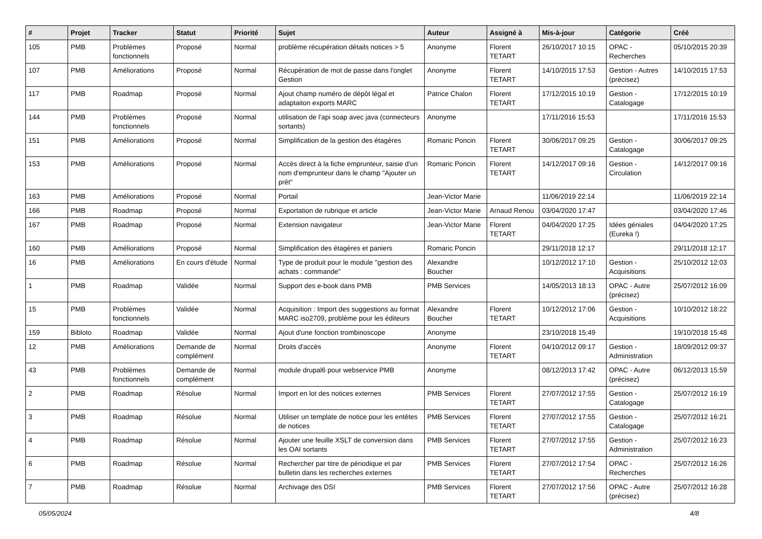| # | Projet | Tracker | Statut | Priorité | Sujet | Auteur | Assigné à | Mis-à-jour | Catégorie | Créé |
| --- | --- | --- | --- | --- | --- | --- | --- | --- | --- | --- |
| 105 | PMB | Problèmes fonctionnels | Proposé | Normal | problème récupération détails notices > 5 | Anonyme | Florent TETART | 26/10/2017 10:15 | OPAC - Recherches | 05/10/2015 20:39 |
| 107 | PMB | Améliorations | Proposé | Normal | Récupération de mot de passe dans l'onglet Gestion | Anonyme | Florent TETART | 14/10/2015 17:53 | Gestion - Autres (précisez) | 14/10/2015 17:53 |
| 117 | PMB | Roadmap | Proposé | Normal | Ajout champ numéro de dépôt légal et adaptaiton exports MARC | Patrice Chalon | Florent TETART | 17/12/2015 10:19 | Gestion - Catalogage | 17/12/2015 10:19 |
| 144 | PMB | Problèmes fonctionnels | Proposé | Normal | utilisation de l'api soap avec java (connecteurs sortants) | Anonyme | | 17/11/2016 15:53 | | 17/11/2016 15:53 |
| 151 | PMB | Améliorations | Proposé | Normal | Simplification de la gestion des étagères | Romaric Poncin | Florent TETART | 30/06/2017 09:25 | Gestion - Catalogage | 30/06/2017 09:25 |
| 153 | PMB | Améliorations | Proposé | Normal | Accès direct à la fiche emprunteur, saisie d'un nom d'emprunteur dans le champ "Ajouter un prêt" | Romaric Poncin | Florent TETART | 14/12/2017 09:16 | Gestion - Circulation | 14/12/2017 09:16 |
| 163 | PMB | Améliorations | Proposé | Normal | Portail | Jean-Victor Marie | | 11/06/2019 22:14 | | 11/06/2019 22:14 |
| 166 | PMB | Roadmap | Proposé | Normal | Exportation de rubrique et article | Jean-Victor Marie | Arnaud Renou | 03/04/2020 17:47 | | 03/04/2020 17:46 |
| 167 | PMB | Roadmap | Proposé | Normal | Extension navigateur | Jean-Victor Marie | Florent TETART | 04/04/2020 17:25 | Idées géniales (Eureka !) | 04/04/2020 17:25 |
| 160 | PMB | Améliorations | Proposé | Normal | Simplification des étagères et paniers | Romaric Poncin | | 29/11/2018 12:17 | | 29/11/2018 12:17 |
| 16 | PMB | Améliorations | En cours d'étude | Normal | Type de produit pour le module "gestion des achats : commande" | Alexandre Boucher | | 10/12/2012 17:10 | Gestion - Acquisitions | 25/10/2012 12:03 |
| 1 | PMB | Roadmap | Validée | Normal | Support des e-book dans PMB | PMB Services | | 14/05/2013 18:13 | OPAC - Autre (précisez) | 25/07/2012 16:09 |
| 15 | PMB | Problèmes fonctionnels | Validée | Normal | Acquisition : Import des suggestions au format MARC iso2709, problème pour les éditeurs | Alexandre Boucher | Florent TETART | 10/12/2012 17:06 | Gestion - Acquisitions | 10/10/2012 18:22 |
| 159 | Bibloto | Roadmap | Validée | Normal | Ajout d'une fonction trombinoscope | Anonyme | | 23/10/2018 15:49 | | 19/10/2018 15:48 |
| 12 | PMB | Améliorations | Demande de complément | Normal | Droits d'accès | Anonyme | Florent TETART | 04/10/2012 09:17 | Gestion - Administration | 18/09/2012 09:37 |
| 43 | PMB | Problèmes fonctionnels | Demande de complément | Normal | module drupal6 pour webservice PMB | Anonyme | | 08/12/2013 17:42 | OPAC - Autre (précisez) | 06/12/2013 15:59 |
| 2 | PMB | Roadmap | Résolue | Normal | Import en lot des notices externes | PMB Services | Florent TETART | 27/07/2012 17:55 | Gestion - Catalogage | 25/07/2012 16:19 |
| 3 | PMB | Roadmap | Résolue | Normal | Utiliser un template de notice pour les entêtes de notices | PMB Services | Florent TETART | 27/07/2012 17:55 | Gestion - Catalogage | 25/07/2012 16:21 |
| 4 | PMB | Roadmap | Résolue | Normal | Ajouter une feuille XSLT de conversion dans les OAI sortants | PMB Services | Florent TETART | 27/07/2012 17:55 | Gestion - Administration | 25/07/2012 16:23 |
| 6 | PMB | Roadmap | Résolue | Normal | Rechercher par titre de périodique et par bulletin dans les recherches externes | PMB Services | Florent TETART | 27/07/2012 17:54 | OPAC - Recherches | 25/07/2012 16:26 |
| 7 | PMB | Roadmap | Résolue | Normal | Archivage des DSI | PMB Services | Florent TETART | 27/07/2012 17:56 | OPAC - Autre (précisez) | 25/07/2012 16:28 |
05/05/2024 4/8